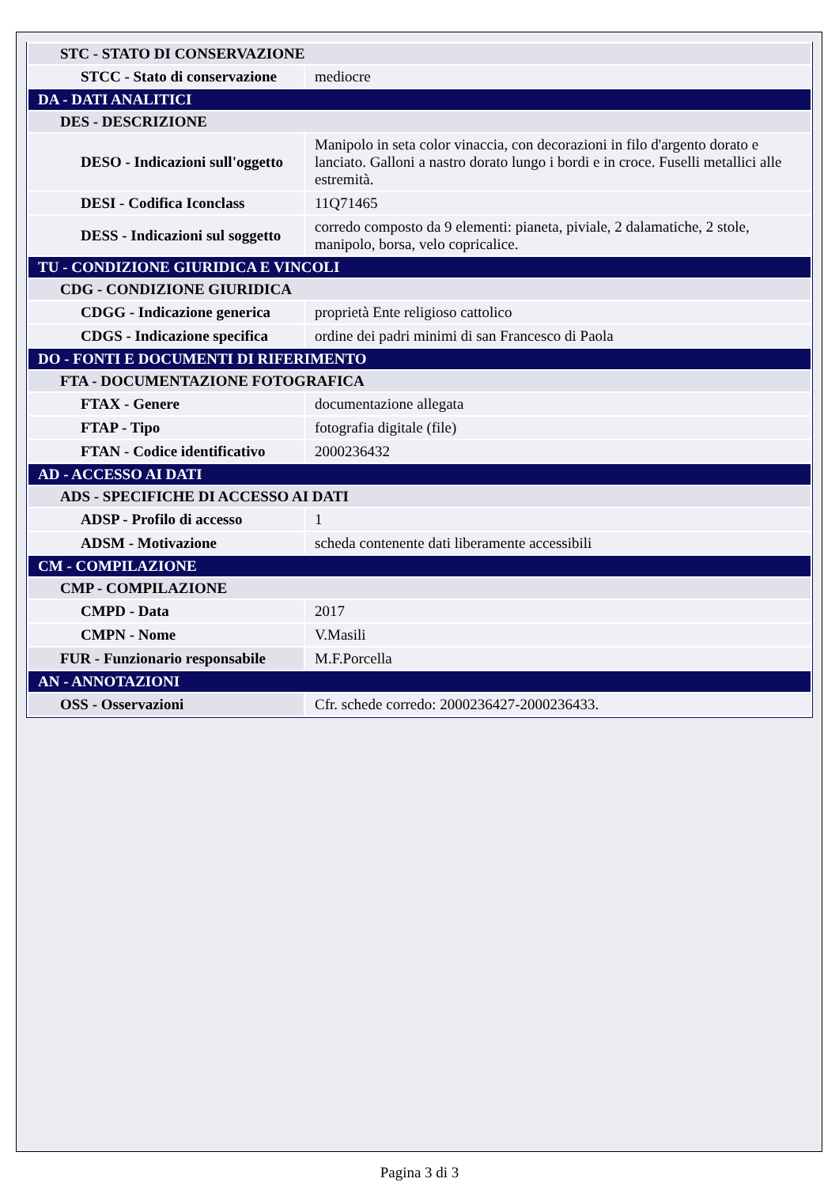| STC - STATO DI CONSERVAZIONE | |
| STCC - Stato di conservazione | mediocre |
| DA - DATI ANALITICI | |
| DES - DESCRIZIONE | |
| DESO - Indicazioni sull'oggetto | Manipolo in seta color vinaccia, con decorazioni in filo d'argento dorato e lanciato. Galloni a nastro dorato lungo i bordi e in croce. Fuselli metallici alle estremità. |
| DESI - Codifica Iconclass | 11Q71465 |
| DESS - Indicazioni sul soggetto | corredo composto da 9 elementi: pianeta, piviale, 2 dalamatiche, 2 stole, manipolo, borsa, velo copricalice. |
| TU - CONDIZIONE GIURIDICA E VINCOLI | |
| CDG - CONDIZIONE GIURIDICA | |
| CDGG - Indicazione generica | proprietà Ente religioso cattolico |
| CDGS - Indicazione specifica | ordine dei padri minimi di san Francesco di Paola |
| DO - FONTI E DOCUMENTI DI RIFERIMENTO | |
| FTA - DOCUMENTAZIONE FOTOGRAFICA | |
| FTAX - Genere | documentazione allegata |
| FTAP - Tipo | fotografia digitale (file) |
| FTAN - Codice identificativo | 2000236432 |
| AD - ACCESSO AI DATI | |
| ADS - SPECIFICHE DI ACCESSO AI DATI | |
| ADSP - Profilo di accesso | 1 |
| ADSM - Motivazione | scheda contenente dati liberamente accessibili |
| CM - COMPILAZIONE | |
| CMP - COMPILAZIONE | |
| CMPD - Data | 2017 |
| CMPN - Nome | V.Masili |
| FUR - Funzionario responsabile | M.F.Porcella |
| AN - ANNOTAZIONI | |
| OSS - Osservazioni | Cfr. schede corredo: 2000236427-2000236433. |
Pagina 3 di 3